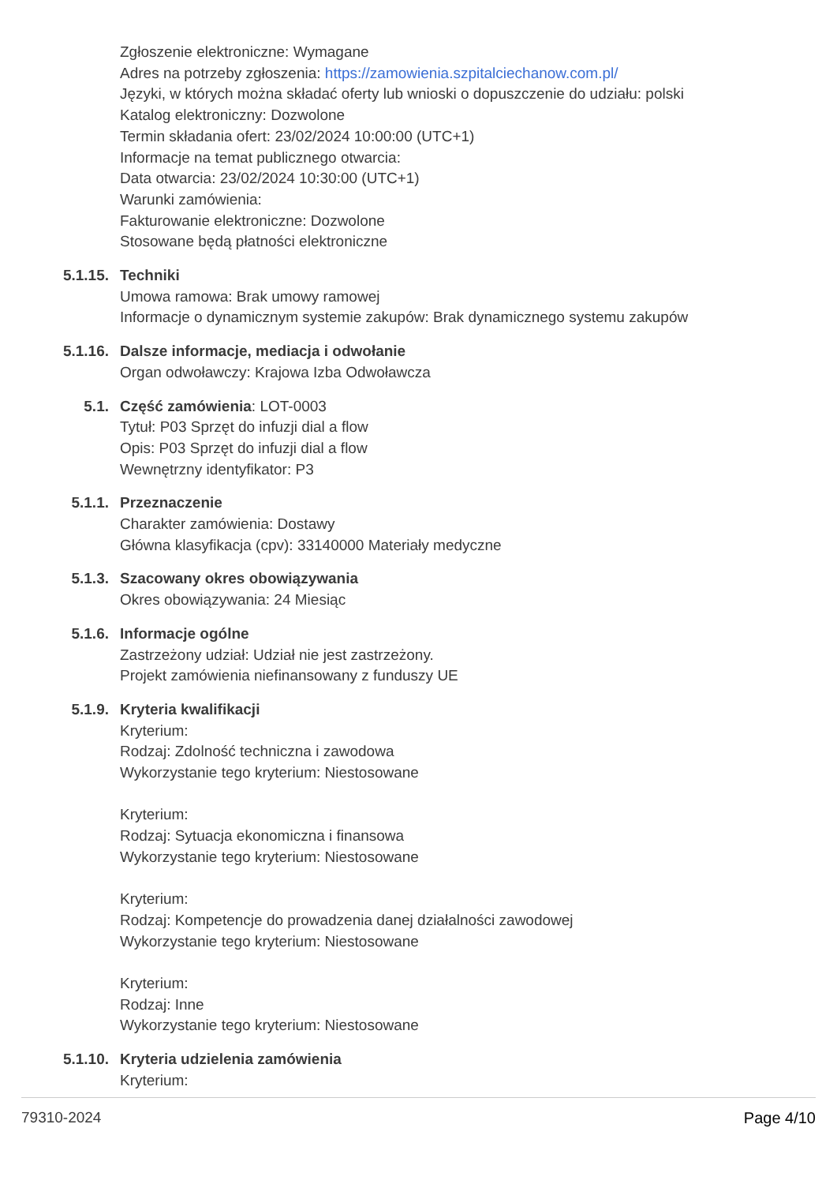Zgłoszenie elektroniczne: Wymagane
Adres na potrzeby zgłoszenia: https://zamowienia.szpitalciechanow.com.pl/
Języki, w których można składać oferty lub wnioski o dopuszczenie do udziału: polski
Katalog elektroniczny: Dozwolone
Termin składania ofert: 23/02/2024 10:00:00 (UTC+1)
Informacje na temat publicznego otwarcia:
Data otwarcia: 23/02/2024 10:30:00 (UTC+1)
Warunki zamówienia:
Fakturowanie elektroniczne: Dozwolone
Stosowane będą płatności elektroniczne
5.1.15. Techniki
Umowa ramowa: Brak umowy ramowej
Informacje o dynamicznym systemie zakupów: Brak dynamicznego systemu zakupów
5.1.16. Dalsze informacje, mediacja i odwołanie
Organ odwoławczy: Krajowa Izba Odwoławcza
5.1. Część zamówienia: LOT-0003
Tytuł: P03 Sprzęt do infuzji dial a flow
Opis: P03 Sprzęt do infuzji dial a flow
Wewnętrzny identyfikator: P3
5.1.1. Przeznaczenie
Charakter zamówienia: Dostawy
Główna klasyfikacja (cpv): 33140000 Materiały medyczne
5.1.3. Szacowany okres obowiązywania
Okres obowiązywania: 24 Miesiąc
5.1.6. Informacje ogólne
Zastrzeżony udział: Udział nie jest zastrzeżony.
Projekt zamówienia niefinansowany z funduszy UE
5.1.9. Kryteria kwalifikacji
Kryterium:
Rodzaj: Zdolność techniczna i zawodowa
Wykorzystanie tego kryterium: Niestosowane
Kryterium:
Rodzaj: Sytuacja ekonomiczna i finansowa
Wykorzystanie tego kryterium: Niestosowane
Kryterium:
Rodzaj: Kompetencje do prowadzenia danej działalności zawodowej
Wykorzystanie tego kryterium: Niestosowane
Kryterium:
Rodzaj: Inne
Wykorzystanie tego kryterium: Niestosowane
5.1.10. Kryteria udzielenia zamówienia
Kryterium:
79310-2024 Page 4/10